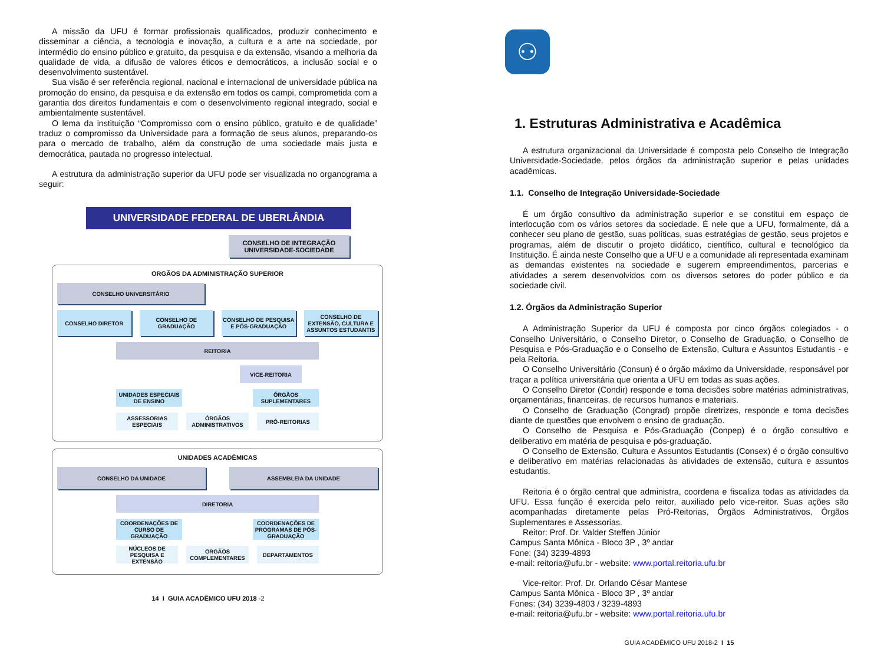A missão da UFU é formar profissionais qualificados, produzir conhecimento e disseminar a ciência, a tecnologia e inovação, a cultura e a arte na sociedade, por intermédio do ensino público e gratuito, da pesquisa e da extensão, visando a melhoria da qualidade de vida, a difusão de valores éticos e democráticos, a inclusão social e o desenvolvimento sustentável.
Sua visão é ser referência regional, nacional e internacional de universidade pública na promoção do ensino, da pesquisa e da extensão em todos os campi, comprometida com a garantia dos direitos fundamentais e com o desenvolvimento regional integrado, social e ambientalmente sustentável.
O lema da instituição “Compromisso com o ensino público, gratuito e de qualidade” traduz o compromisso da Universidade para a formação de seus alunos, preparando-os para o mercado de trabalho, além da construção de uma sociedade mais justa e democrática, pautada no progresso intelectual.
A estrutura da administração superior da UFU pode ser visualizada no organograma a seguir:
UNIVERSIDADE FEDERAL DE UBERLÂNDIA
CONSELHO DE INTEGRAÇÃO
UNIVERSIDADE-SOCIEDADE
ORGÃOS DA ADMINISTRAÇÃO SUPERIOR
CONSELHO UNIVERSITÁRIO
CONSELHO DIRETOR CONSELHO DE GRADUAÇÃO CONSELHO DE PESQUISA E PÓS-GRADUAÇÃO
CONSELHO DE EXTENSÃO, CULTURA E ASSUNTOS ESTUDANTIS
REITORIA
VICE-REITORIA
UNIDADES ESPECIAIS DE ENSINO ÓRGÃOS SUPLEMENTARES
ASSESSORIAS ESPECIAIS ÓRGÃOS ADMINISTRATIVOS PRÓ-REITORIAS
UNIDADES ACADÊMICAS
CONSELHO DA UNIDADE ASSEMBLEIA DA UNIDADE
DIRETORIA
COORDENAÇÕES DE CURSO DE GRADUAÇÃO
COORDENAÇÕES DE PROGRAMAS DE PÓS-GRADUAÇÃO
NÚCLEOS DE PESQUISA E EXTENSÃO ORGÃOS COMPLEMENTARES DEPARTAMENTOS
14 I GUIA ACADÊMICO UFU 2018 -2
⚇
1. Estruturas Administrativa e Acadêmica
A estrutura organizacional da Universidade é composta pelo Conselho de Integração Universidade-Sociedade, pelos órgãos da administração superior e pelas unidades acadêmicas.
1.1. Conselho de Integração Universidade-Sociedade
É um órgão consultivo da administração superior e se constitui em espaço de interlocução com os vários setores da sociedade. É nele que a UFU, formalmente, dá a conhecer seu plano de gestão, suas políticas, suas estratégias de gestão, seus projetos e programas, além de discutir o projeto didático, científico, cultural e tecnológico da Instituição. É ainda neste Conselho que a UFU e a comunidade ali representada examinam as demandas existentes na sociedade e sugerem empreendimentos, parcerias e atividades a serem desenvolvidos com os diversos setores do poder público e da sociedade civil.
1.2. Órgãos da Administração Superior
A Administração Superior da UFU é composta por cinco órgãos colegiados - o Conselho Universitário, o Conselho Diretor, o Conselho de Graduação, o Conselho de Pesquisa e Pós-Graduação e o Conselho de Extensão, Cultura e Assuntos Estudantis - e pela Reitoria.
O Conselho Universitário (Consun) é o órgão máximo da Universidade, responsável por traçar a política universitária que orienta a UFU em todas as suas ações.
O Conselho Diretor (Condir) responde e toma decisões sobre matérias administrativas, orçamentárias, financeiras, de recursos humanos e materiais.
O Conselho de Graduação (Congrad) propõe diretrizes, responde e toma decisões diante de questões que envolvem o ensino de graduação.
O Conselho de Pesquisa e Pós-Graduação (Conpep) é o órgão consultivo e deliberativo em matéria de pesquisa e pós-graduação.
O Conselho de Extensão, Cultura e Assuntos Estudantis (Consex) é o órgão consultivo e deliberativo em matérias relacionadas às atividades de extensão, cultura e assuntos estudantis.
Reitoria é o órgão central que administra, coordena e fiscaliza todas as atividades da UFU. Essa função é exercida pelo reitor, auxiliado pelo vice-reitor. Suas ações são acompanhadas diretamente pelas Pró-Reitorias, Órgãos Administrativos, Órgãos Suplementares e Assessorias.
Reitor: Prof. Dr. Valder Steffen Júnior
Campus Santa Mônica - Bloco 3P , 3º andar
Fone: (34) 3239-4893
e-mail: reitoria@ufu.br - website: www.portal.reitoria.ufu.br
Vice-reitor: Prof. Dr. Orlando César Mantese
Campus Santa Mônica - Bloco 3P , 3º andar
Fones: (34) 3239-4803 / 3239-4893
e-mail: reitoria@ufu.br - website: www.portal.reitoria.ufu.br
GUIA ACADÊMICO UFU 2018-2 I 15